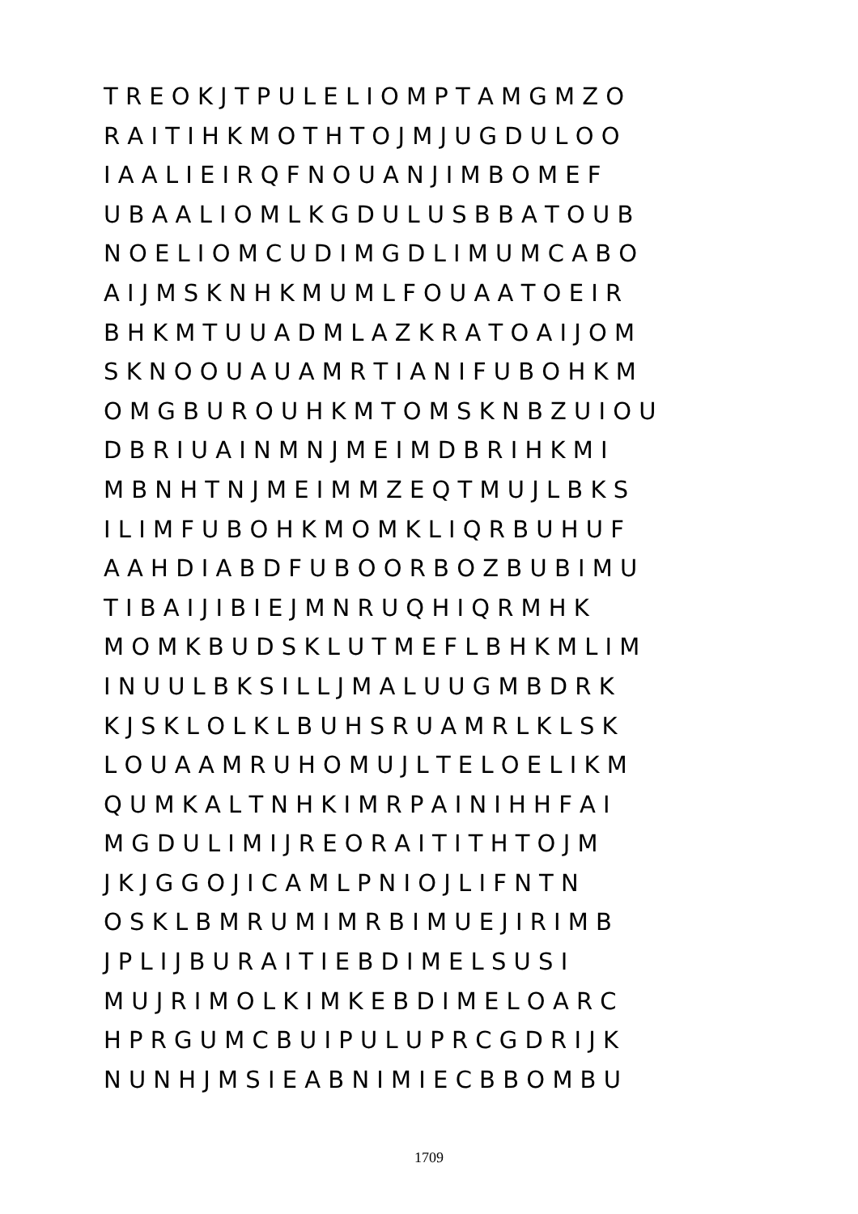T R E O K J T P U L E L I O M P T A M G M Z O
R A I T I H K M O T H T O J M J U G D U L O O
I A A L I E I R Q F N O U A N J I M B O M E F
U B A A L I O M L K G D U L U S B B A T O U B
N O E L I O M C U D I M G D L I M U M C A B O
A I J M S K N H K M U M L F O U A A T O E I R
B H K M T U U A D M L A Z K R A T O A I J O M
S K N O O U A U A M R T I A N I F U B O H K M
O M G B U R O U H K M T O M S K N B Z U I O U
D B R I U A I N M N J M E I M D B R I H K M I
M B N H T N J M E I M M Z E Q T M U J L B K S
I L I M F U B O H K M O M K L I Q R B U H U F
A A H D I A B D F U B O O R B O Z B U B I M U
T I B A I J I B I E J M N R U Q H I Q R M H K
M O M K B U D S K L U T M E F L B H K M L I M
I N U U L B K S I L L J M A L U U G M B D R K
K J S K L O L K L B U H S R U A M R L K L S K
L O U A A M R U H O M U J L T E L O E L I K M
Q U M K A L T N H K I M R P A I N I H H F A I
M G D U L I M I J R E O R A I T I T H T O J M
J K J G G O J I C A M L P N I O J L I F N T N
O S K L B M R U M I M R B I M U E J I R I M B
J P L I J B U R A I T I E B D I M E L S U S I
M U J R I M O L K I M K E B D I M E L O A R C
H P R G U M C B U I P U L U P R C G D R I J K
N U N H J M S I E A B N I M I E C B B O M B U
1709